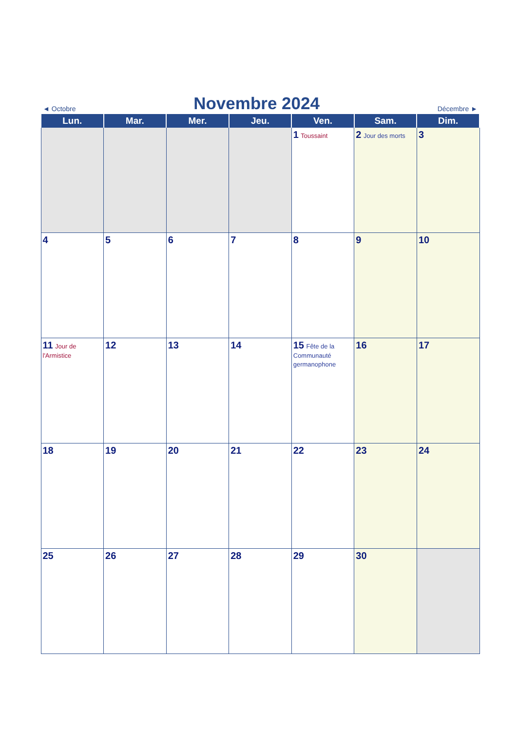◄ Octobre
Novembre 2024
Décembre ►
| Lun. | Mar. | Mer. | Jeu. | Ven. | Sam. | Dim. |
| --- | --- | --- | --- | --- | --- | --- |
| | | | | 1 Toussaint | 2 Jour des morts | 3 |
| 4 | 5 | 6 | 7 | 8 | 9 | 10 |
| 11 Jour de l'Armistice | 12 | 13 | 14 | 15 Fête de la Communauté germanophone | 16 | 17 |
| 18 | 19 | 20 | 21 | 22 | 23 | 24 |
| 25 | 26 | 27 | 28 | 29 | 30 | |